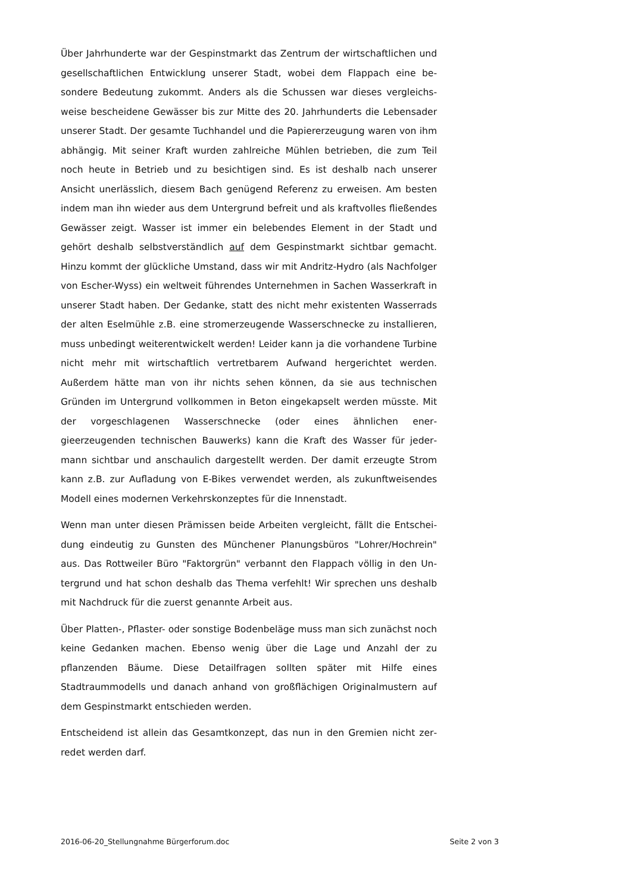Über Jahrhunderte war der Gespinstmarkt das Zentrum der wirtschaftlichen und gesellschaftlichen Entwicklung unserer Stadt, wobei dem Flappach eine be­sondere Bedeutung zukommt. Anders als die Schussen war dieses vergleichs­weise bescheidene Gewässer bis zur Mitte des 20. Jahrhunderts die Lebensader unserer Stadt. Der gesamte Tuchhandel und die Papiererzeugung waren von ihm abhängig. Mit seiner Kraft wurden zahlreiche Mühlen betrieben, die zum Teil noch heute in Betrieb und zu besichtigen sind. Es ist deshalb nach unserer Ansicht unerlässlich, diesem Bach genügend Referenz zu erweisen. Am besten indem man ihn wieder aus dem Untergrund befreit und als kraftvolles fließen­des Gewässer zeigt. Wasser ist immer ein belebendes Element in der Stadt und gehört deshalb selbstverständlich auf dem Gespinstmarkt sichtbar gemacht. Hinzu kommt der glückliche Umstand, dass wir mit Andritz-Hydro (als Nachfol­ger von Escher-Wyss) ein weltweit führendes Unternehmen in Sachen Wasser­kraft in unserer Stadt haben. Der Gedanke, statt des nicht mehr existenten Wasserrads der alten Eselmühle z.B. eine stromerzeugende Wasserschnecke zu installieren, muss unbedingt weiterentwickelt werden! Leider kann ja die vor­handene Turbine nicht mehr mit wirtschaftlich vertretbarem Aufwand herge­richtet werden. Außerdem hätte man von ihr nichts sehen können, da sie aus technischen Gründen im Untergrund vollkommen in Beton eingekapselt werden müsste. Mit der vorgeschlagenen Wasserschnecke (oder eines ähnlichen ener­gieerzeugenden technischen Bauwerks) kann die Kraft des Wasser für jeder­mann sichtbar und anschaulich dargestellt werden. Der damit erzeugte Strom kann z.B. zur Aufladung von E-Bikes verwendet werden, als zukunftweisendes Modell eines modernen Verkehrskonzeptes für die Innenstadt.
Wenn man unter diesen Prämissen beide Arbeiten vergleicht, fällt die Entschei­dung eindeutig zu Gunsten des Münchener Planungsbüros "Lohrer/Hochrein" aus. Das Rottweiler Büro "Faktorgrün" verbannt den Flappach völlig in den Un­tergrund und hat schon deshalb das Thema verfehlt! Wir sprechen uns deshalb mit Nachdruck für die zuerst genannte Arbeit aus.
Über Platten-, Pflaster- oder sonstige Bodenbeläge muss man sich zunächst noch keine Gedanken machen. Ebenso wenig über die Lage und Anzahl der zu pflanzenden Bäume. Diese Detailfragen sollten später mit Hilfe eines Stadtraummodells und danach anhand von großflächigen Originalmustern auf dem Gespinstmarkt entschieden werden.
Entscheidend ist allein das Gesamtkonzept, das nun in den Gremien nicht zer­redet werden darf.
2016-06-20_Stellungnahme Bürgerforum.doc Seite 2 von 3